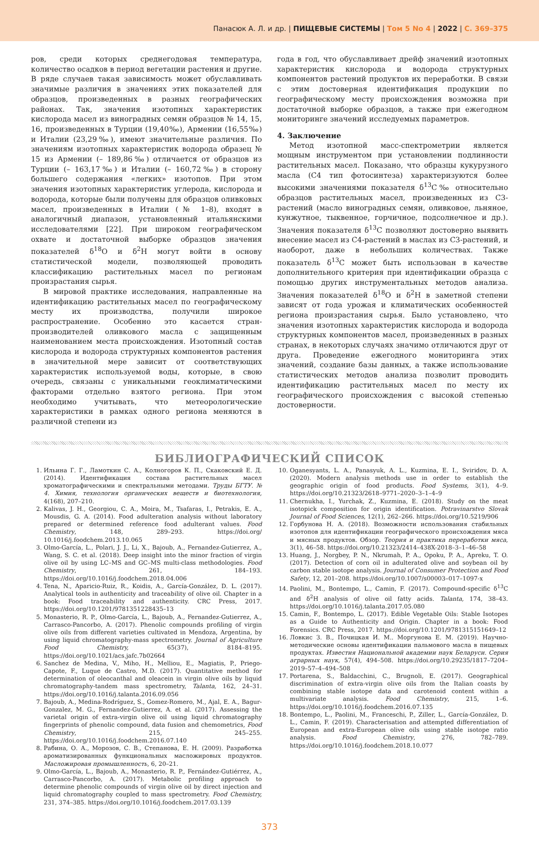Панасюк А. Л. и др. | ПИЩЕВЫЕ СИСТЕМЫ | Том 5 No 4 | 2022 | С. 369–375
ров, среди которых среднегодовая температура, количество осадков в период вегетации растения и другие. В ряде случаев такая зависимость может обуславливать значимые различия в значениях этих показателей для образцов, произведенных в разных географических районах. Так, значения изотопных характеристик кислорода масел из виноградных семян образцов № 14, 15, 16, произведенных в Турции (19,40‰), Армении (16,55‰) и Италии (23,29‰), имеют значительные различия. По значениям изотопных характеристик водорода образец № 15 из Армении (– 189,86‰) отличается от образцов из Турции (– 163,17‰) и Италии (– 160,72‰) в сторону большего содержания «легких» изотопов. При этом значения изотопных характеристик углерода, кислорода и водорода, которые были получены для образцов оливковых масел, произведенных в Италии (№ 1–8), входят в аналогичный диапазон, установленный итальянскими исследователями [22]. При широком географическом охвате и достаточной выборке образцов значения показателей δ<sup>18</sup>O и δ<sup>2</sup>H могут войти в основу статистической модели, позволяющей проводить классификацию растительных масел по регионам произрастания сырья.
В мировой практике исследования, направленные на идентификацию растительных масел по географическому месту их производства, получили широкое распространение. Особенно это касается стран-производителей оливкового масла с защищенным наименованием места происхождения. Изотопный состав кислорода и водорода структурных компонентов растения в значительной мере зависит от соответствующих характеристик используемой воды, которые, в свою очередь, связаны с уникальными геоклиматическими факторами отдельно взятого региона. При этом необходимо учитывать, что метеорологические характеристики в рамках одного региона меняются в различной степени из
года в год, что обуславливает дрейф значений изотопных характеристик кислорода и водорода структурных компонентов растений продуктов их переработки. В связи с этим достоверная идентификация продукции по географическому месту происхождения возможна при достаточной выборке образцов, а также при ежегодном мониторинге значений исследуемых параметров.
4. Заключение
Метод изотопной масс-спектрометрии является мощным инструментом при установлении подлинности растительных масел. Показано, что образцы кукурузного масла (С4 тип фотосинтеза) характеризуются более высокими значениями показателя δ<sup>13</sup>С‰ относительно образцов растительных масел, произведенных из С3-растений (масло виноградных семян, оливковое, льняное, кунжутное, тыквенное, горчичное, подсолнечное и др.). Значения показателя δ<sup>13</sup>С позволяют достоверно выявить внесение масел из С4-растений в маслах из С3-растений, и наоборот, даже в небольших количествах. Также показатель δ<sup>13</sup>С может быть использован в качестве дополнительного критерия при идентификации образца с помощью других инструментальных методов анализа. Значения показателей δ<sup>18</sup>O и δ<sup>2</sup>H в заметной степени зависят от года урожая и климатических особенностей региона произрастания сырья. Было установлено, что значения изотопных характеристик кислорода и водорода структурных компонентов масел, произведенных в разных странах, в некоторых случаях значимо отличаются друг от друга. Проведение ежегодного мониторинга этих значений, создание базы данных, а также использование статистических методов анализа позволит проводить идентификацию растительных масел по месту их географического происхождения с высокой степенью достоверности.
БИБЛИОГРАФИЧЕСКИЙ СПИСОК
1. Ильина Г. Г., Ламоткин С. А., Колногоров К. П., Скаковский Е. Д. (2014). Идентификация состава растительных масел хроматографическими и спектральными методами. Труды БГТУ. № 4. Химия, технология органических веществ и биотехнология, 4(168), 207–210.
2. Kalivas, J. H., Georgiou, C. A., Moira, M., Tsafaras, I., Petrakis, E. A., Mousdis, G. A. (2014). Food adulteration analysis without laboratory prepared or determined reference food adulterant values. Food Chemistry, 148, 289–293. https://doi.org/ 10.1016/j.foodchem.2013.10.065
3. Olmo-García, L., Polari, J. J., Li, X., Bajoub, A., Fernandez-Gutierrez, A., Wang, S. C. et al. (2018). Deep insight into the minor fraction of virgin olive oil by using LC–MS and GC–MS multi-class methodologies. Food Chemistry, 261, 184–193. https://doi.org/10.1016/j.foodchem.2018.04.006
4. Tena, N., Aparicio-Ruiz, R., Koidis, A., García-González, D. L. (2017). Analytical tools in authenticity and traceability of olive oil. Chapter in a book: Food traceability and authenticity. CRC Press, 2017. https://doi.org/10.1201/9781351228435–13
5. Monasterio, R. P., Olmo-García, L., Bajoub, A., Fernandez-Gutierrez, A., Carrasco-Pancorbo, A. (2017). Phenolic compounds profiling of virgin olive oils from different varieties cultivated in Mendoza, Argentina, by using liquid chromatography-mass spectrometry. Journal of Agriculture Food Chemistry, 65(37), 8184–8195. https://doi.org/10.1021/acs.jafc.7b02664
6. Sanchez de Medina, V., Miho, H., Melliou, E., Magiatis, P., Priego-Capote, F., Luque de Castro, M.D. (2017). Quantitative method for determination of oleocanthal and oleacein in virgin olive oils by liquid chromatography-tandem mass spectrometry, Talanta, 162, 24–31. https://doi.org/10.1016/j.talanta.2016.09.056
7. Bajoub, A., Medina-Rodríguez, S., Gomez-Romero, M., Ajal, E. A., Bagur-Gonzalez, M. G., Fernandez-Gutierrez, A. et al. (2017). Assessing the varietal origin of extra-virgin olive oil using liquid chromatography fingerprints of phenolic compound, data fusion and chemometrics, Food Chemistry, 215, 245–255. https://doi.org/10.1016/j.foodchem.2016.07.140
8. Рабина, О. А., Морозов, С. В., Степанова, Е. Н. (2009). Разработка ароматизированных функциональных масложировых продуктов. Масложировая промышленность, 6, 20–21.
9. Olmo-García, L., Bajoub, A., Monasterio, R. P., Fernández-Gutiérrez, A., Carrasco-Pancorbo, A. (2017). Metabolic profiling approach to determine phenolic compounds of virgin olive oil by direct injection and liquid chromatography coupled to mass spectrometry. Food Chemistry, 231, 374–385. https://doi.org/10.1016/j.foodchem.2017.03.139
10. Oganesyants, L. A., Panasyuk, A. L., Kuzmina, E. I., Sviridov, D. A. (2020). Modern analysis methods use in order to establish the geographic origin of food products. Food Systems, 3(1), 4–9. https://doi.org/10.21323/2618–9771–2020–3–1–4–9
11. Chernukha, I., Yurchak, Z., Kuzmina, E. (2018). Study on the meat isotopick composition for origin identification. Potravinarstvo Slovak Journal of Food Sciences, 12(1), 262–266. https://doi.org/10.5219/906
12. Горбунова Н. А. (2018). Возможности использования стабильных изотопов для идентификации географического происхождения мяса и мясных продуктов. Обзор. Теория и практика переработки мяса, 3(1), 46–58. https://doi.org/10.21323/2414–438X-2018–3–1–46–58
13. Huang, J., Norgbey, P. N., Nkrumah, P. A., Opoku, P. A., Apreku, T. O. (2017). Detection of corn oil in adulterated olive and soybean oil by carbon stable isotope analysis. Journal of Consumer Protection and Food Safety, 12, 201–208. https://doi.org/10.1007/s00003–017–1097-x
14. Paolini, M., Bontempo, L., Camin, F. (2017). Compound-specific δ<sup>13</sup>C and δ<sup>2</sup>H analysis of olive oil fatty acids. Talanta, 174, 38–43. https://doi.org/10.1016/j.talanta.2017.05.080
15. Camin, F., Bontempo, L. (2017). Edible Vegetable Oils: Stable Isotopes as a Guide to Authenticity and Origin. Chapter in a book: Food Forensics. CRC Press, 2017. https://doi.org/10.1201/9781315151649–12
16. Ловкис З. В., Почицкая И. М.. Моргунова Е. М. (2019). Научно-методические основы идентификации пальмового масла в пищевых продуктах. Известия Национальной академии наук Беларуси. Серия аграрных наук, 57(4), 494–508. https://doi.org/10.29235/1817–7204–2019–57–4–494–508
17. Portarena, S., Baldacchini, C., Brugnoli, E. (2017). Geographical discrimination of extra-virgin olive oils from the Italian coasts by combining stable isotope data and carotenoid content within a multivariate analysis. Food Chemistry, 215, 1–6. https://doi.org/10.1016/j.foodchem.2016.07.135
18. Bontempo, L., Paolini, M., Franceschi, P., Ziller, L., García-González, D. L., Camin, F. (2019). Characterisation and attempted differentiation of European and extra-European olive oils using stable isotope ratio analysis. Food Chemistry, 276, 782–789. https://doi.org/10.1016/j.foodchem.2018.10.077
373